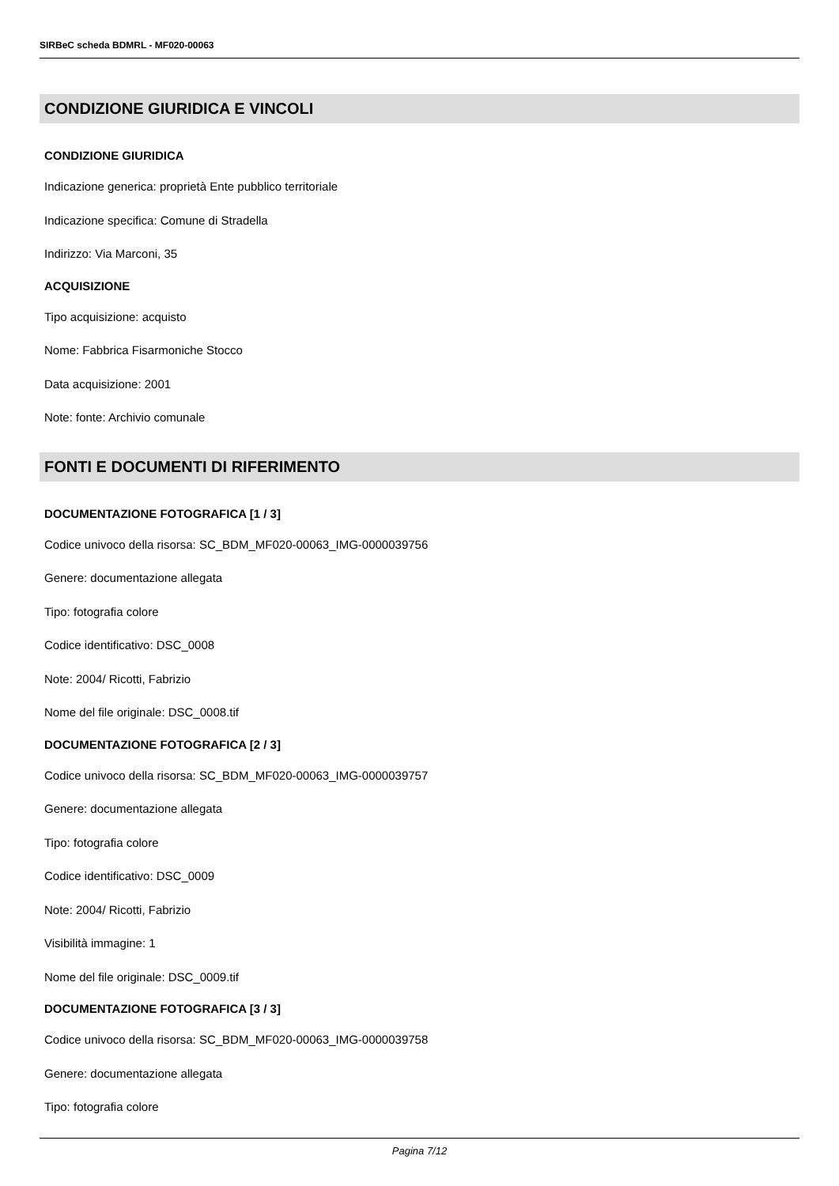SIRBeC scheda BDMRL - MF020-00063
CONDIZIONE GIURIDICA E VINCOLI
CONDIZIONE GIURIDICA
Indicazione generica: proprietà Ente pubblico territoriale
Indicazione specifica: Comune di Stradella
Indirizzo: Via Marconi, 35
ACQUISIZIONE
Tipo acquisizione: acquisto
Nome: Fabbrica Fisarmoniche Stocco
Data acquisizione: 2001
Note: fonte: Archivio comunale
FONTI E DOCUMENTI DI RIFERIMENTO
DOCUMENTAZIONE FOTOGRAFICA [1 / 3]
Codice univoco della risorsa: SC_BDM_MF020-00063_IMG-0000039756
Genere: documentazione allegata
Tipo: fotografia colore
Codice identificativo: DSC_0008
Note: 2004/ Ricotti, Fabrizio
Nome del file originale: DSC_0008.tif
DOCUMENTAZIONE FOTOGRAFICA [2 / 3]
Codice univoco della risorsa: SC_BDM_MF020-00063_IMG-0000039757
Genere: documentazione allegata
Tipo: fotografia colore
Codice identificativo: DSC_0009
Note: 2004/ Ricotti, Fabrizio
Visibilità immagine: 1
Nome del file originale: DSC_0009.tif
DOCUMENTAZIONE FOTOGRAFICA [3 / 3]
Codice univoco della risorsa: SC_BDM_MF020-00063_IMG-0000039758
Genere: documentazione allegata
Tipo: fotografia colore
Pagina 7/12